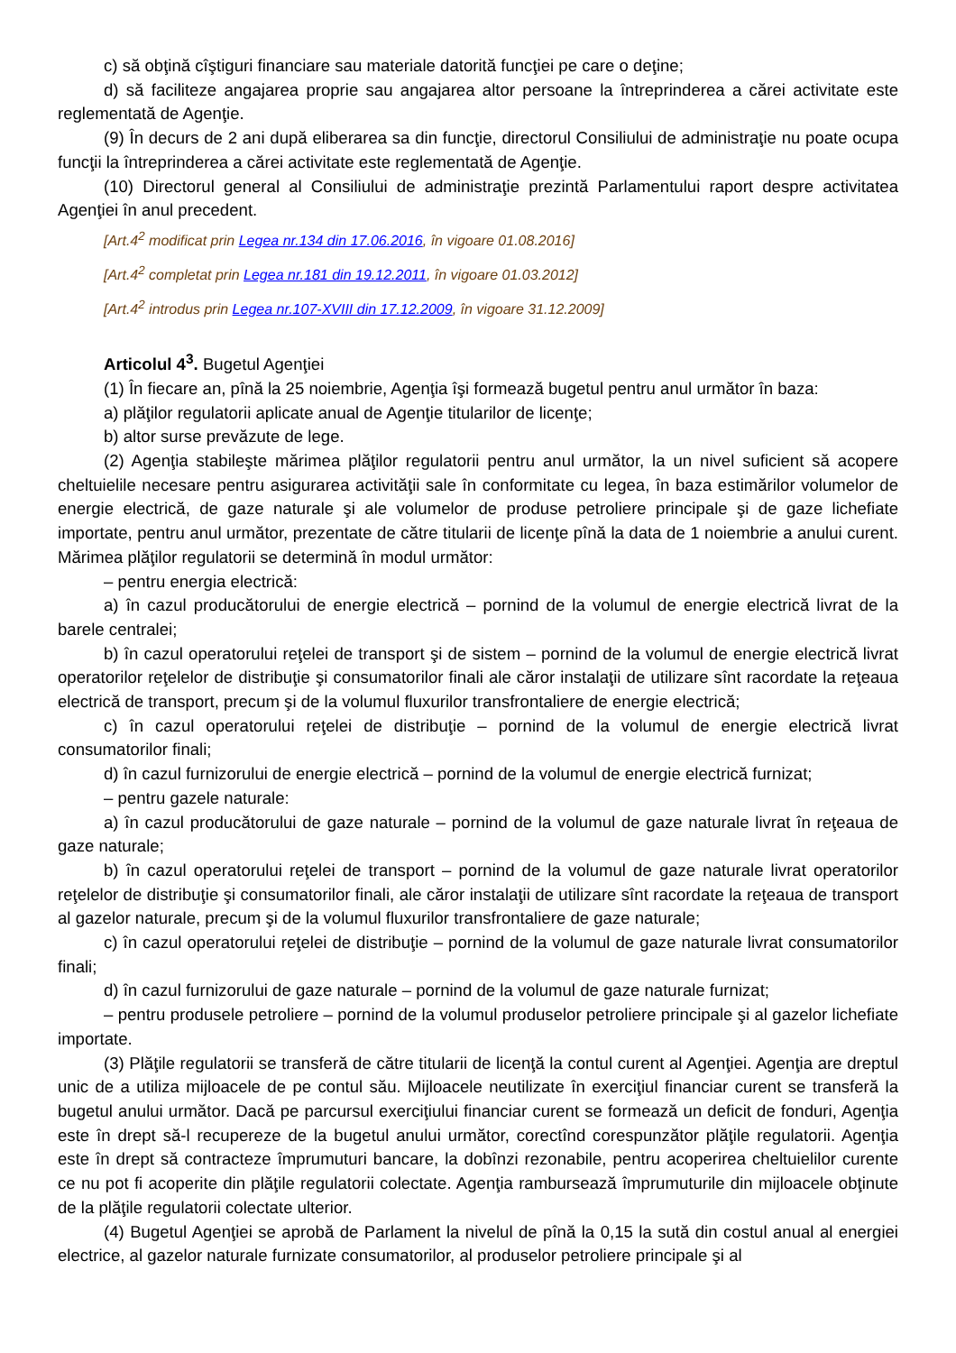c) să obţină cîştiguri financiare sau materiale datorită funcţiei pe care o deţine;
d) să faciliteze angajarea proprie sau angajarea altor persoane la întreprinderea a cărei activitate este reglementată de Agenţie.
(9) În decurs de 2 ani după eliberarea sa din funcţie, directorul Consiliului de administraţie nu poate ocupa funcţii la întreprinderea a cărei activitate este reglementată de Agenţie.
(10) Directorul general al Consiliului de administraţie prezintă Parlamentului raport despre activitatea Agenţiei în anul precedent.
[Art.4<sup>2</sup> modificat prin Legea nr.134 din 17.06.2016, în vigoare 01.08.2016]
[Art.4<sup>2</sup> completat prin Legea nr.181 din 19.12.2011, în vigoare 01.03.2012]
[Art.4<sup>2</sup> introdus prin Legea nr.107-XVIII din 17.12.2009, în vigoare 31.12.2009]
Articolul 4<sup>3</sup>. Bugetul Agenţiei
(1) În fiecare an, pînă la 25 noiembrie, Agenţia îşi formează bugetul pentru anul următor în baza:
a) plăţilor regulatorii aplicate anual de Agenţie titularilor de licenţe;
b) altor surse prevăzute de lege.
(2) Agenţia stabileşte mărimea plăţilor regulatorii pentru anul următor, la un nivel suficient să acopere cheltuielile necesare pentru asigurarea activităţii sale în conformitate cu legea, în baza estimărilor volumelor de energie electrică, de gaze naturale şi ale volumelor de produse petroliere principale şi de gaze lichefiate importate, pentru anul următor, prezentate de către titularii de licenţe pînă la data de 1 noiembrie a anului curent. Mărimea plăţilor regulatorii se determină în modul următor:
– pentru energia electrică:
a) în cazul producătorului de energie electrică – pornind de la volumul de energie electrică livrat de la barele centralei;
b) în cazul operatorului reţelei de transport şi de sistem – pornind de la volumul de energie electrică livrat operatorilor reţelelor de distribuţie şi consumatorilor finali ale căror instalaţii de utilizare sînt racordate la reţeaua electrică de transport, precum şi de la volumul fluxurilor transfrontaliere de energie electrică;
c) în cazul operatorului reţelei de distribuţie – pornind de la volumul de energie electrică livrat consumatorilor finali;
d) în cazul furnizorului de energie electrică – pornind de la volumul de energie electrică furnizat;
– pentru gazele naturale:
a) în cazul producătorului de gaze naturale – pornind de la volumul de gaze naturale livrat în reţeaua de gaze naturale;
b) în cazul operatorului reţelei de transport – pornind de la volumul de gaze naturale livrat operatorilor reţelelor de distribuţie şi consumatorilor finali, ale căror instalaţii de utilizare sînt racordate la reţeaua de transport al gazelor naturale, precum şi de la volumul fluxurilor transfrontaliere de gaze naturale;
c) în cazul operatorului reţelei de distribuţie – pornind de la volumul de gaze naturale livrat consumatorilor finali;
d) în cazul furnizorului de gaze naturale – pornind de la volumul de gaze naturale furnizat;
– pentru produsele petroliere – pornind de la volumul produselor petroliere principale şi al gazelor lichefiate importate.
(3) Plăţile regulatorii se transferă de către titularii de licenţă la contul curent al Agenţiei. Agenţia are dreptul unic de a utiliza mijloacele de pe contul său. Mijloacele neutilizate în exerciţiul financiar curent se transferă la bugetul anului următor. Dacă pe parcursul exerciţiului financiar curent se formează un deficit de fonduri, Agenţia este în drept să-l recupereze de la bugetul anului următor, corectînd corespunzător plăţile regulatorii. Agenţia este în drept să contracteze împrumuturi bancare, la dobînzi rezonabile, pentru acoperirea cheltuielilor curente ce nu pot fi acoperite din plăţile regulatorii colectate. Agenţia rambursează împrumuturile din mijloacele obţinute de la plăţile regulatorii colectate ulterior.
(4) Bugetul Agenţiei se aprobă de Parlament la nivelul de pînă la 0,15 la sută din costul anual al energiei electrice, al gazelor naturale furnizate consumatorilor, al produselor petroliere principale şi al